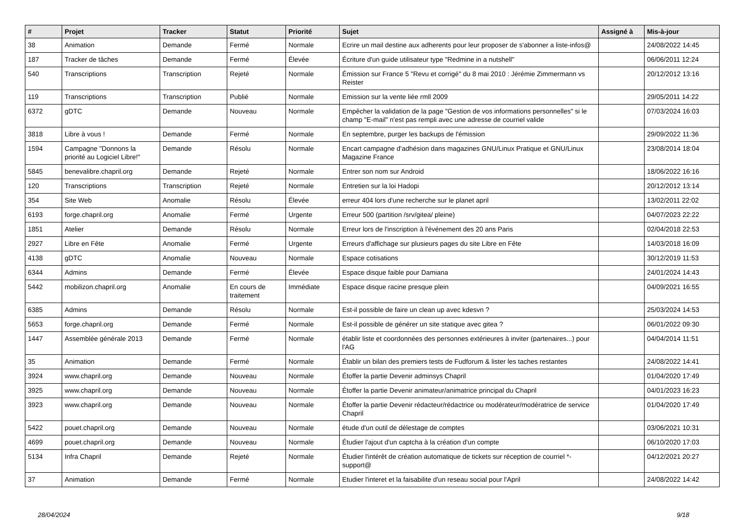| # | Projet | Tracker | Statut | Priorité | Sujet | Assigné à | Mis-à-jour |
| --- | --- | --- | --- | --- | --- | --- | --- |
| 38 | Animation | Demande | Fermé | Normale | Ecrire un mail destine aux adherents pour leur proposer de s'abonner a liste-infos@ | | 24/08/2022 14:45 |
| 187 | Tracker de tâches | Demande | Fermé | Élevée | Écriture d'un guide utilisateur type "Redmine in a nutshell" | | 06/06/2011 12:24 |
| 540 | Transcriptions | Transcription | Rejeté | Normale | Émission sur France 5 "Revu et corrigé" du 8 mai 2010 : Jérémie Zimmermann vs Reister | | 20/12/2012 13:16 |
| 119 | Transcriptions | Transcription | Publié | Normale | Emission sur la vente liée rmll 2009 | | 29/05/2011 14:22 |
| 6372 | gDTC | Demande | Nouveau | Normale | Empêcher la validation de la page "Gestion de vos informations personnelles" si le champ "E-mail" n'est pas rempli avec une adresse de courriel valide | | 07/03/2024 16:03 |
| 3818 | Libre à vous ! | Demande | Fermé | Normale | En septembre, purger les backups de l'émission | | 29/09/2022 11:36 |
| 1594 | Campagne "Donnons la priorité au Logiciel Libre!" | Demande | Résolu | Normale | Encart campagne d'adhésion dans magazines GNU/Linux Pratique et GNU/Linux Magazine France | | 23/08/2014 18:04 |
| 5845 | benevalibre.chapril.org | Demande | Rejeté | Normale | Entrer son nom sur Android | | 18/06/2022 16:16 |
| 120 | Transcriptions | Transcription | Rejeté | Normale | Entretien sur la loi Hadopi | | 20/12/2012 13:14 |
| 354 | Site Web | Anomalie | Résolu | Élevée | erreur 404 lors d'une recherche sur le planet april | | 13/02/2011 22:02 |
| 6193 | forge.chapril.org | Anomalie | Fermé | Urgente | Erreur 500 (partition /srv/gitea/ pleine) | | 04/07/2023 22:22 |
| 1851 | Atelier | Demande | Résolu | Normale | Erreur lors de l'inscription à l'événement des 20 ans Paris | | 02/04/2018 22:53 |
| 2927 | Libre en Fête | Anomalie | Fermé | Urgente | Erreurs d'affichage sur plusieurs pages du site Libre en Fête | | 14/03/2018 16:09 |
| 4138 | gDTC | Anomalie | Nouveau | Normale | Espace cotisations | | 30/12/2019 11:53 |
| 6344 | Admins | Demande | Fermé | Élevée | Espace disque faible pour Damiana | | 24/01/2024 14:43 |
| 5442 | mobilizon.chapril.org | Anomalie | En cours de traitement | Immédiate | Espace disque racine presque plein | | 04/09/2021 16:55 |
| 6385 | Admins | Demande | Résolu | Normale | Est-il possible de faire un clean up avec kdesvn ? | | 25/03/2024 14:53 |
| 5653 | forge.chapril.org | Demande | Fermé | Normale | Est-il possible de générer un site statique avec gitea ? | | 06/01/2022 09:30 |
| 1447 | Assemblée générale 2013 | Demande | Fermé | Normale | établir liste et coordonnées des personnes extérieures à inviter (partenaires...) pour l'AG | | 04/04/2014 11:51 |
| 35 | Animation | Demande | Fermé | Normale | Établir un bilan des premiers tests de Fudforum & lister les taches restantes | | 24/08/2022 14:41 |
| 3924 | www.chapril.org | Demande | Nouveau | Normale | Étoffer la partie Devenir adminsys Chapril | | 01/04/2020 17:49 |
| 3925 | www.chapril.org | Demande | Nouveau | Normale | Étoffer la partie Devenir animateur/animatrice principal du Chapril | | 04/01/2023 16:23 |
| 3923 | www.chapril.org | Demande | Nouveau | Normale | Étoffer la partie Devenir rédacteur/rédactrice ou modérateur/modératrice de service Chapril | | 01/04/2020 17:49 |
| 5422 | pouet.chapril.org | Demande | Nouveau | Normale | étude d'un outil de délestage de comptes | | 03/06/2021 10:31 |
| 4699 | pouet.chapril.org | Demande | Nouveau | Normale | Étudier l'ajout d'un captcha à la création d'un compte | | 06/10/2020 17:03 |
| 5134 | Infra Chapril | Demande | Rejeté | Normale | Étudier l'intérêt de création automatique de tickets sur réception de courriel *-support@ | | 04/12/2021 20:27 |
| 37 | Animation | Demande | Fermé | Normale | Etudier l'interet et la faisabilite d'un reseau social pour l'April | | 24/08/2022 14:42 |
28/04/2024 9/18